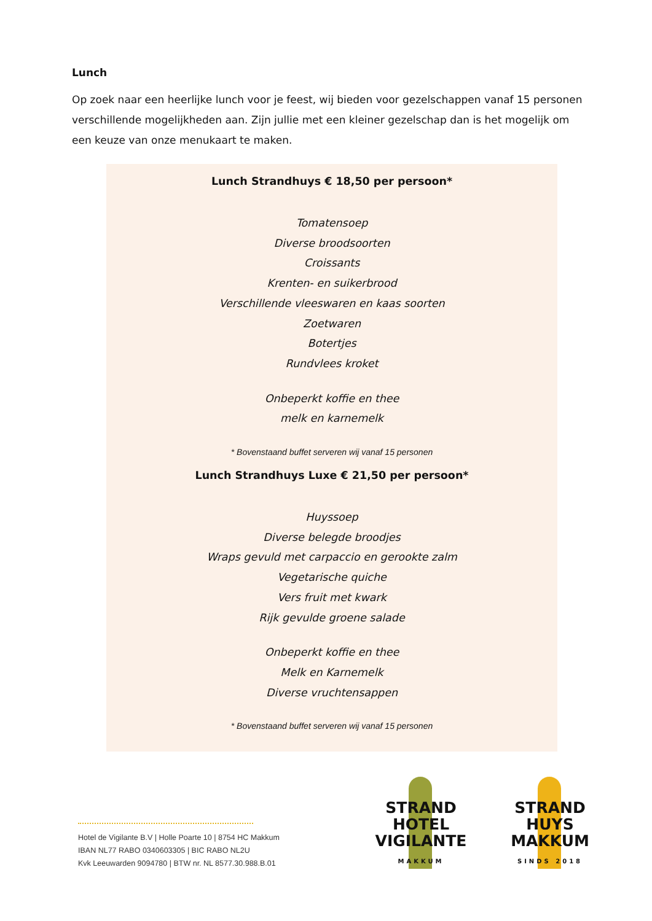Lunch
Op zoek naar een heerlijke lunch voor je feest, wij bieden voor gezelschappen vanaf 15 personen verschillende mogelijkheden aan. Zijn jullie met een kleiner gezelschap dan is het mogelijk om een keuze van onze menukaart te maken.
Lunch Strandhuys € 18,50 per persoon*
Tomatensoep
Diverse broodsoorten
Croissants
Krenten- en suikerbrood
Verschillende vleeswaren en kaas soorten
Zoetwaren
Botertjes
Rundvlees kroket
Onbeperkt koffie en thee
melk en karnemelk
* Bovenstaand buffet serveren wij vanaf 15 personen
Lunch Strandhuys Luxe € 21,50 per persoon*
Huyssoep
Diverse belegde broodjes
Wraps gevuld met carpaccio en gerookte zalm
Vegetarische quiche
Vers fruit met kwark
Rijk gevulde groene salade
Onbeperkt koffie en thee
Melk en Karnemelk
Diverse vruchtensappen
* Bovenstaand buffet serveren wij vanaf 15 personen
Hotel de Vigilante B.V | Holle Poarte 10 | 8754 HC Makkum
IBAN NL77 RABO 0340603305 | BIC RABO NL2U
Kvk Leeuwarden 9094780 | BTW nr. NL 8577.30.988.B.01
STRAND
HOTEL
VIGILANTE
MAKKUM
STRAND
HUYS
MAKKUM
SINDS 2018